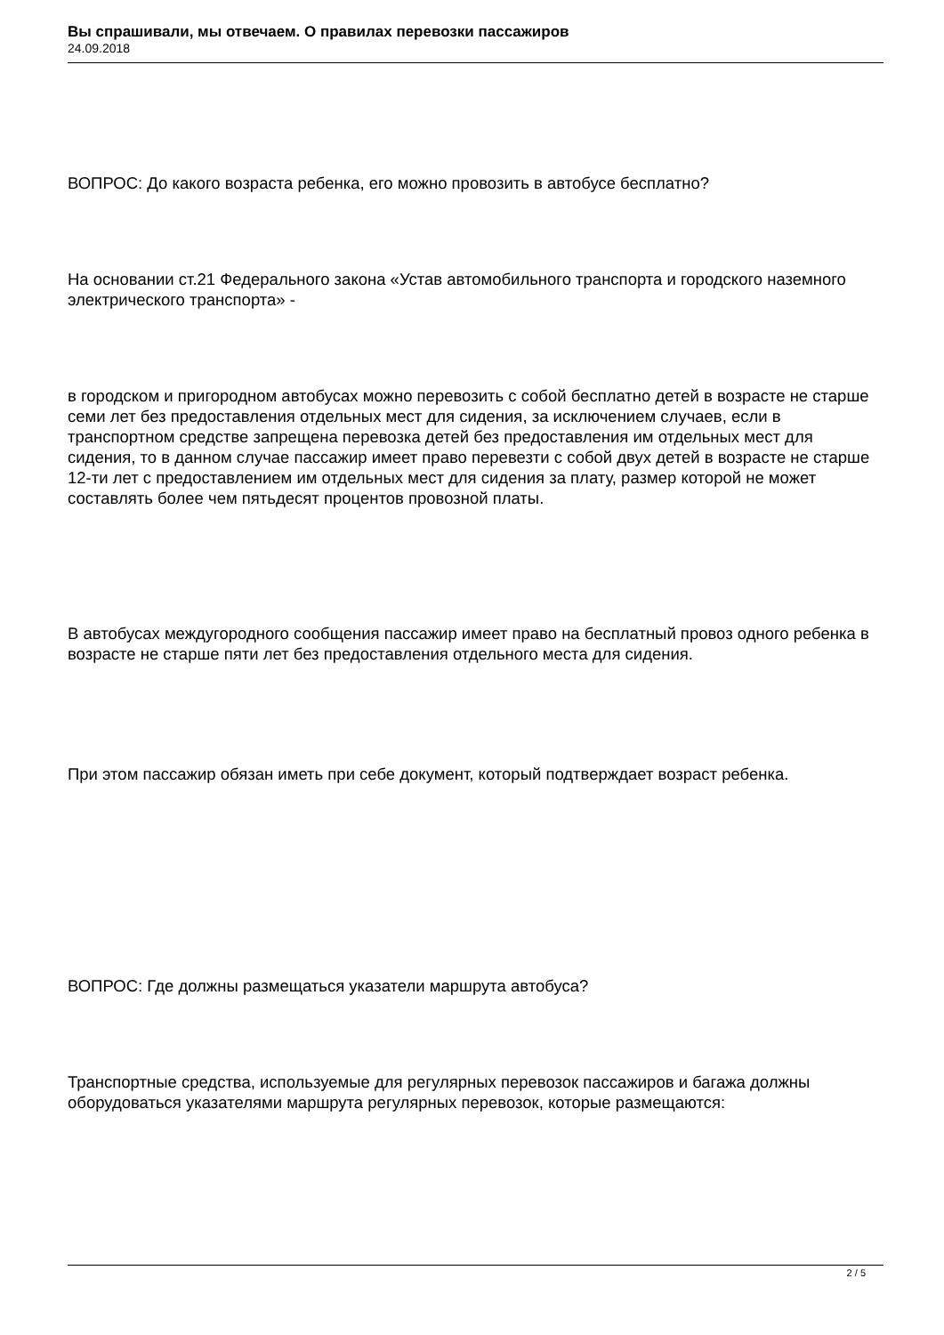Вы спрашивали, мы отвечаем. О правилах перевозки пассажиров
24.09.2018
ВОПРОС: До какого возраста ребенка, его можно провозить в автобусе бесплатно?
На основании ст.21 Федерального закона «Устав автомобильного транспорта и городского наземного электрического транспорта» -
в городском и пригородном автобусах можно перевозить с собой бесплатно детей в возрасте не старше семи лет без предоставления отдельных мест для сидения, за исключением случаев, если в транспортном средстве запрещена перевозка детей без предоставления им отдельных мест для сидения, то в данном случае пассажир имеет право перевезти с собой двух детей в возрасте не старше 12-ти лет с предоставлением им отдельных мест для сидения за плату, размер которой не может составлять более чем пятьдесят процентов провозной платы.
В автобусах междугородного сообщения пассажир имеет право на бесплатный провоз одного ребенка в возрасте не старше пяти лет без предоставления отдельного места для сидения.
При этом пассажир обязан иметь при себе документ, который подтверждает возраст ребенка.
ВОПРОС: Где должны размещаться указатели маршрута автобуса?
Транспортные средства, используемые для регулярных перевозок пассажиров и багажа должны оборудоваться указателями маршрута регулярных перевозок, которые размещаются:
2 / 5